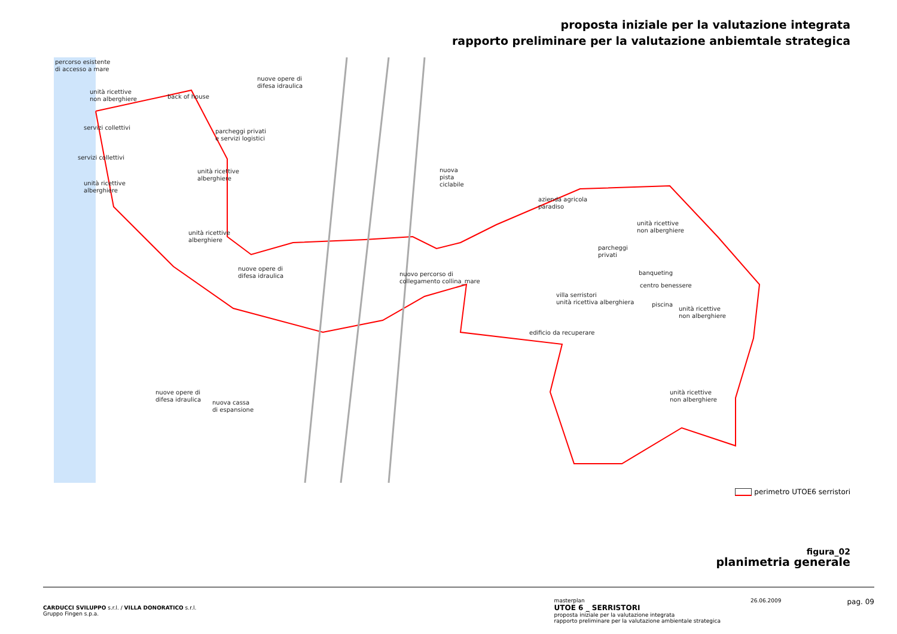proposta iniziale per la valutazione integrata
rapporto preliminare per la valutazione anbiemtale strategica
percorso esistente
di accesso a mare
nuove opere di
difesa idraulica
unità ricettive
non alberghiere
back of house
servizi collettivi
parcheggi privati
e servizi logistici
servizi collettivi
unità ricettive
alberghiere
unità ricettive
alberghiere
nuova
pista
ciclabile
azienda agricola
paradiso
unità ricettive
non alberghiere
unità ricettive
alberghiere
parcheggi
privati
nuove opere di
difesa idraulica
nuovo percorso di
collegamento collina_mare
banqueting
centro benessere
villa serristori
unità ricettiva alberghiera
piscina
unità ricettive
non alberghiere
edificio da recuperare
nuove opere di
difesa idraulica
nuova cassa
di espansione
unità ricettive
non alberghiere
perimetro UTOE6 serristori
figura_02
planimetria generale
CARDUCCI SVILUPPO s.r.l. / VILLA DONORATICO s.r.l.
Gruppo Fingen s.p.a.
masterplan
UTOE 6 _ SERRISTORI
proposta iniziale per la valutazione integrata
rapporto preliminare per la valutazione ambientale strategica
26.06.2009
pag. 09